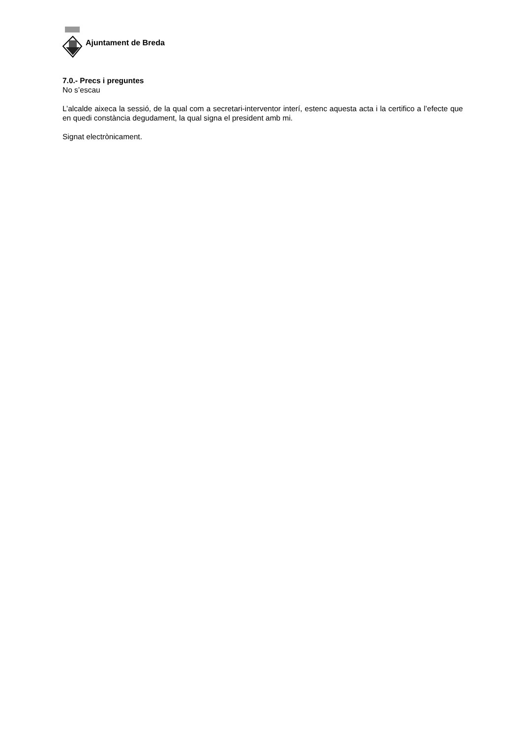Ajuntament de Breda
7.0.- Precs i preguntes
No s’escau
L’alcalde aixeca la sessió, de la qual com a secretari-interventor interí, estenc aquesta acta i la certifico a l’efecte que en quedi constància degudament, la qual signa el president amb mi.
Signat electrònicament.